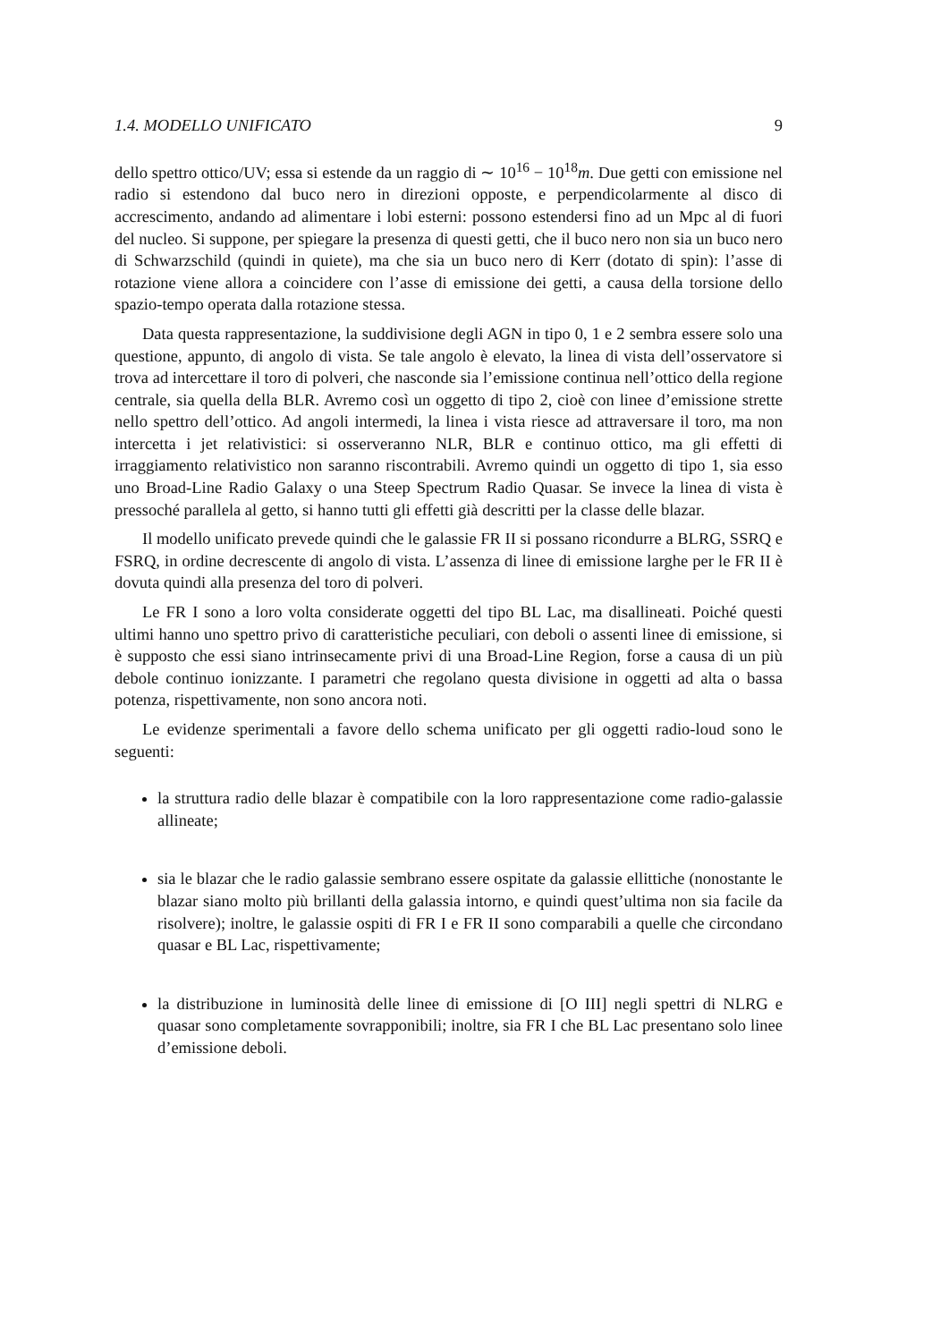1.4. MODELLO UNIFICATO 9
dello spettro ottico/UV; essa si estende da un raggio di ∼ 10<sup>16</sup> − 10<sup>18</sup>m. Due getti con emissione nel radio si estendono dal buco nero in direzioni opposte, e perpendicolarmente al disco di accrescimento, andando ad alimentare i lobi esterni: possono estendersi fino ad un Mpc al di fuori del nucleo. Si suppone, per spiegare la presenza di questi getti, che il buco nero non sia un buco nero di Schwarzschild (quindi in quiete), ma che sia un buco nero di Kerr (dotato di spin): l’asse di rotazione viene allora a coincidere con l’asse di emissione dei getti, a causa della torsione dello spazio-tempo operata dalla rotazione stessa.
Data questa rappresentazione, la suddivisione degli AGN in tipo 0, 1 e 2 sembra essere solo una questione, appunto, di angolo di vista. Se tale angolo è elevato, la linea di vista dell’osservatore si trova ad intercettare il toro di polveri, che nasconde sia l’emissione continua nell’ottico della regione centrale, sia quella della BLR. Avremo così un oggetto di tipo 2, cioè con linee d’emissione strette nello spettro dell’ottico. Ad angoli intermedi, la linea i vista riesce ad attraversare il toro, ma non intercetta i jet relativistici: si osserveranno NLR, BLR e continuo ottico, ma gli effetti di irraggiamento relativistico non saranno riscontrabili. Avremo quindi un oggetto di tipo 1, sia esso uno Broad-Line Radio Galaxy o una Steep Spectrum Radio Quasar. Se invece la linea di vista è pressoché parallela al getto, si hanno tutti gli effetti già descritti per la classe delle blazar.
Il modello unificato prevede quindi che le galassie FR II si possano ricondurre a BLRG, SSRQ e FSRQ, in ordine decrescente di angolo di vista. L’assenza di linee di emissione larghe per le FR II è dovuta quindi alla presenza del toro di polveri.
Le FR I sono a loro volta considerate oggetti del tipo BL Lac, ma disallineati. Poiché questi ultimi hanno uno spettro privo di caratteristiche peculiari, con deboli o assenti linee di emissione, si è supposto che essi siano intrinsecamente privi di una Broad-Line Region, forse a causa di un più debole continuo ionizzante. I parametri che regolano questa divisione in oggetti ad alta o bassa potenza, rispettivamente, non sono ancora noti.
Le evidenze sperimentali a favore dello schema unificato per gli oggetti radio-loud sono le seguenti:
la struttura radio delle blazar è compatibile con la loro rappresentazione come radio-galassie allineate;
sia le blazar che le radio galassie sembrano essere ospitate da galassie ellittiche (nonostante le blazar siano molto più brillanti della galassia intorno, e quindi quest’ultima non sia facile da risolvere); inoltre, le galassie ospiti di FR I e FR II sono comparabili a quelle che circondano quasar e BL Lac, rispettivamente;
la distribuzione in luminosità delle linee di emissione di [O III] negli spettri di NLRG e quasar sono completamente sovrapponibili; inoltre, sia FR I che BL Lac presentano solo linee d’emissione deboli.